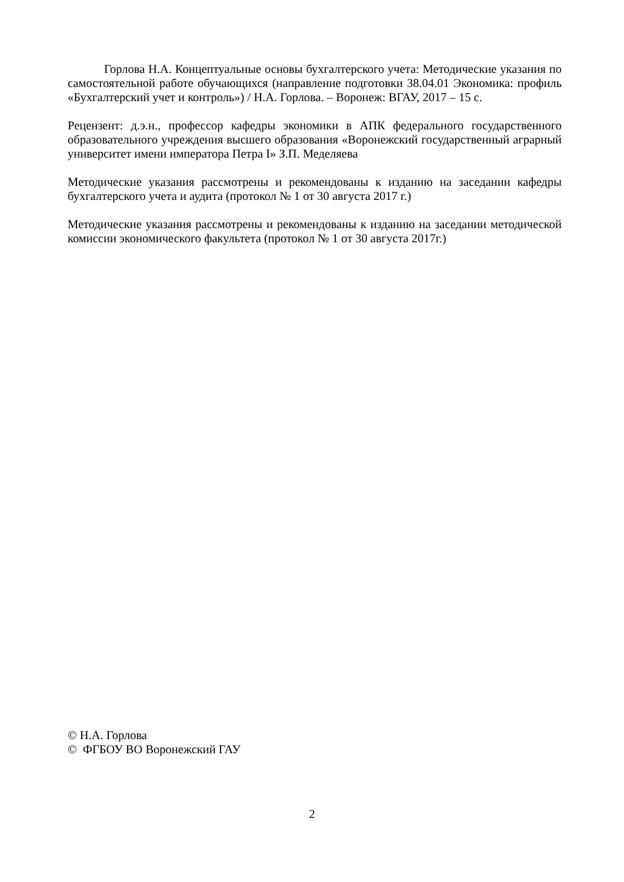Горлова Н.А. Концептуальные основы бухгалтерского учета: Методические указания по самостоятельной работе обучающихся (направление подготовки 38.04.01 Экономика: профиль «Бухгалтерский учет и контроль») / Н.А. Горлова. – Воронеж: ВГАУ, 2017 – 15 с.
Рецензент: д.э.н., профессор кафедры экономики в АПК федерального государственного образовательного учреждения высшего образования «Воронежский государственный аграрный университет имени императора Петра I» З.П. Меделяева
Методические указания рассмотрены и рекомендованы к изданию на заседании кафедры бухгалтерского учета и аудита (протокол № 1 от 30 августа 2017 г.)
Методические указания рассмотрены и рекомендованы к изданию на заседании методической комиссии экономического факультета (протокол № 1 от 30 августа 2017г.)
© Н.А. Горлова
© ФГБОУ ВО Воронежский ГАУ
2